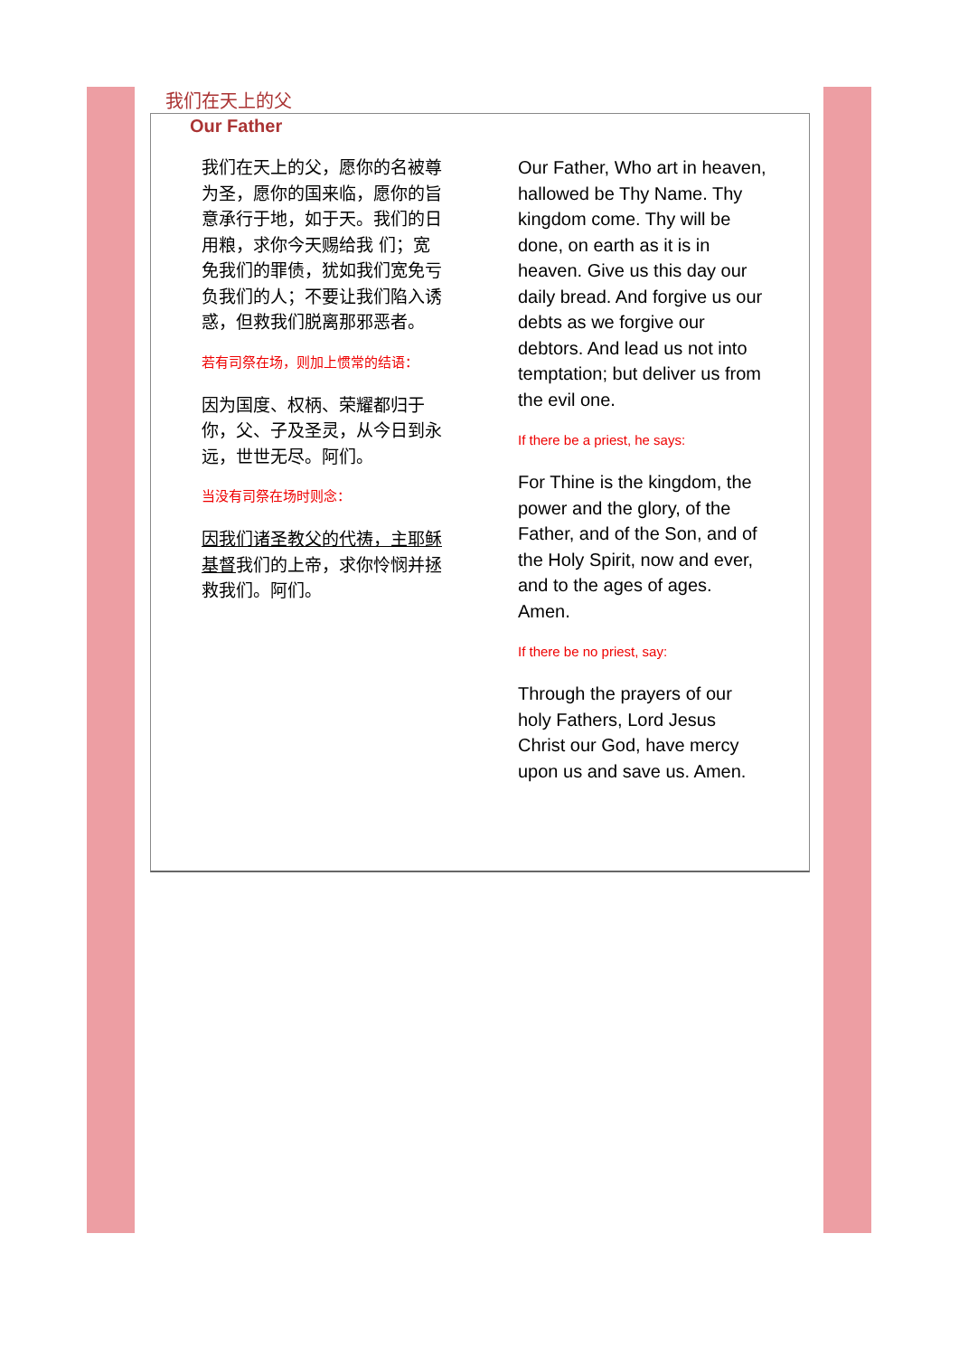我们在天上的父
Our Father
我们在天上的父，愿你的名被尊为圣，愿你的国来临，愿你的旨意承行于地，如于天。我们的日用粮，求你今天赐给我 们；宽免我们的罪债，犹如我们宽免亏 负我们的人；不要让我们陷入诱惑，但救我们脱离那邪恶者。
若有司祭在场，则加上惯常的结语：
因为国度、权柄、荣耀都归于你，父、子及圣灵，从今日到永远，世世无尽。阿们。
当没有司祭在场时则念：
因我们诸圣教父的代祷，主耶稣基督我们的上帝，求你怜悯并拯救我们。阿们。
Our Father, Who art in heaven, hallowed be Thy Name. Thy kingdom come. Thy will be done, on earth as it is in heaven. Give us this day our daily bread. And forgive us our debts as we forgive our debtors. And lead us not into temptation; but deliver us from the evil one.
If there be a priest, he says:
For Thine is the kingdom, the power and the glory, of the Father, and of the Son, and of the Holy Spirit, now and ever, and to the ages of ages. Amen.
If there be no priest, say:
Through the prayers of our holy Fathers, Lord Jesus Christ our God, have mercy upon us and save us. Amen.